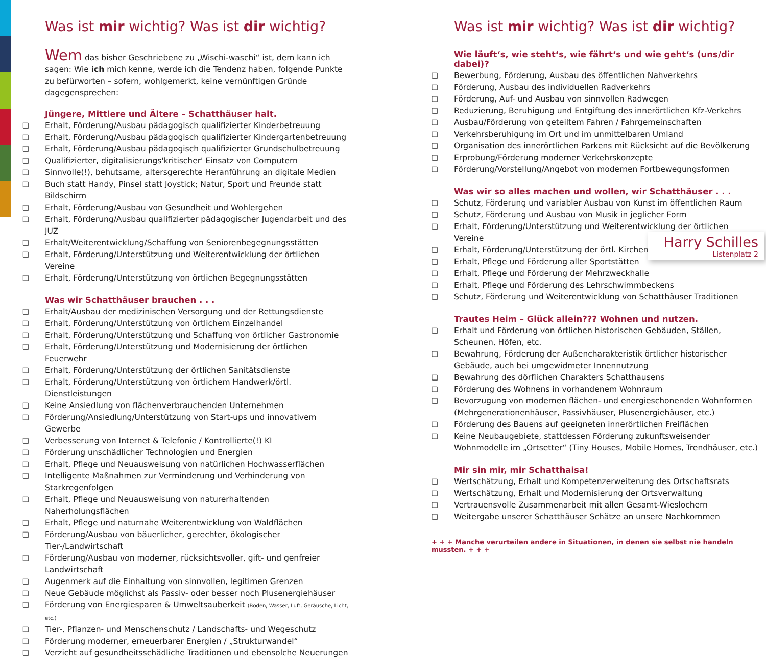Was ist mir wichtig? Was ist dir wichtig?
Wem das bisher Geschriebene zu „Wischi-waschi“ ist, dem kann ich sagen: Wie ich mich kenne, werde ich die Tendenz haben, folgende Punkte zu befürworten – sofern, wohlgemerkt, keine vernünftigen Gründe dagegensprechen:
Jüngere, Mittlere und Ältere – Schatthäuser halt.
❑ Erhalt, Förderung/Ausbau pädagogisch qualifizierter Kinderbetreuung
❑ Erhalt, Förderung/Ausbau pädagogisch qualifizierter Kindergartenbetreuung
❑ Erhalt, Förderung/Ausbau pädagogisch qualifizierter Grundschulbetreuung
❑ Qualifizierter, digitalisierungs'kritischer' Einsatz von Computern
❑ Sinnvolle(!), behutsame, altersgerechte Heranführung an digitale Medien
❑ Buch statt Handy, Pinsel statt Joystick; Natur, Sport und Freunde statt Bildschirm
❑ Erhalt, Förderung/Ausbau von Gesundheit und Wohlergehen
❑ Erhalt, Förderung/Ausbau qualifizierter pädagogischer Jugendarbeit und des JUZ
❑ Erhalt/Weiterentwicklung/Schaffung von Seniorenbegegnungsstätten
❑ Erhalt, Förderung/Unterstützung und Weiterentwicklung der örtlichen Vereine
❑ Erhalt, Förderung/Unterstützung von örtlichen Begegnungsstätten
Was wir Schatthäuser brauchen . . .
❑ Erhalt/Ausbau der medizinischen Versorgung und der Rettungsdienste
❑ Erhalt, Förderung/Unterstützung von örtlichem Einzelhandel
❑ Erhalt, Förderung/Unterstützung und Schaffung von örtlicher Gastronomie
❑ Erhalt, Förderung/Unterstützung und Modernisierung der örtlichen Feuerwehr
❑ Erhalt, Förderung/Unterstützung der örtlichen Sanitätsdienste
❑ Erhalt, Förderung/Unterstützung von örtlichem Handwerk/örtl. Dienstleistungen
❑ Keine Ansiedlung von flächenverbrauchenden Unternehmen
❑ Förderung/Ansiedlung/Unterstützung von Start-ups und innovativem Gewerbe
❑ Verbesserung von Internet & Telefonie / Kontrollierte(!) KI
❑ Förderung unschädlicher Technologien und Energien
❑ Erhalt, Pflege und Neuausweisung von natürlichen Hochwasserflächen
❑ Intelligente Maßnahmen zur Verminderung und Verhinderung von Starkregenfolgen
❑ Erhalt, Pflege und Neuausweisung von naturerhaltenden Naherholungsflächen
❑ Erhalt, Pflege und naturnahe Weiterentwicklung von Waldflächen
❑ Förderung/Ausbau von bäuerlicher, gerechter, ökologischer Tier-/Landwirtschaft
❑ Förderung/Ausbau von moderner, rücksichtsvoller, gift- und genfreier Landwirtschaft
❑ Augenmerk auf die Einhaltung von sinnvollen, legitimen Grenzen
❑ Neue Gebäude möglichst als Passiv- oder besser noch Plusenergiehäuser
❑ Förderung von Energiesparen & Umweltsauberkeit (Boden, Wasser, Luft, Geräusche, Licht, etc.)
❑ Tier-, Pflanzen- und Menschenschutz / Landschafts- und Wegeschutz
❑ Förderung moderner, erneuerbarer Energien / „Strukturwandel“
❑ Verzicht auf gesundheitsschädliche Traditionen und ebensolche Neuerungen
Was ist mir wichtig? Was ist dir wichtig?
Wie läuft‘s, wie steht‘s, wie fährt‘s und wie geht‘s (uns/dir dabei)?
❑ Bewerbung, Förderung, Ausbau des öffentlichen Nahverkehrs
❑ Förderung, Ausbau des individuellen Radverkehrs
❑ Förderung, Auf- und Ausbau von sinnvollen Radwegen
❑ Reduzierung, Beruhigung und Entgiftung des innerörtlichen Kfz-Verkehrs
❑ Ausbau/Förderung von geteiltem Fahren / Fahrgemeinschaften
❑ Verkehrsberuhigung im Ort und im unmittelbaren Umland
❑ Organisation des innerörtlichen Parkens mit Rücksicht auf die Bevölkerung
❑ Erprobung/Förderung moderner Verkehrskonzepte
❑ Förderung/Vorstellung/Angebot von modernen Fortbewegungsformen
Was wir so alles machen und wollen, wir Schatthäuser . . .
❑ Schutz, Förderung und variabler Ausbau von Kunst im öffentlichen Raum
❑ Schutz, Förderung und Ausbau von Musik in jeglicher Form
❑ Erhalt, Förderung/Unterstützung und Weiterentwicklung der örtlichen Vereine
❑ Erhalt, Förderung/Unterstützung der örtl. Kirchen
❑ Erhalt, Pflege und Förderung aller Sportstätten
❑ Erhalt, Pflege und Förderung der Mehrzweckhalle
❑ Erhalt, Pflege und Förderung des Lehrschwimmbeckens
❑ Schutz, Förderung und Weiterentwicklung von Schatthäuser Traditionen
Trautes Heim – Glück allein??? Wohnen und nutzen.
❑ Erhalt und Förderung von örtlichen historischen Gebäuden, Ställen, Scheunen, Höfen, etc.
❑ Bewahrung, Förderung der Außencharakteristik örtlicher historischer Gebäude, auch bei umgewidmeter Innennutzung
❑ Bewahrung des dörflichen Charakters Schatthausens
❑ Förderung des Wohnens in vorhandenem Wohnraum
❑ Bevorzugung von modernen flächen- und energieschonenden Wohnformen (Mehrgenerationenhäuser, Passivhäuser, Plusenergiehäuser, etc.)
❑ Förderung des Bauens auf geeigneten innerörtlichen Freiflächen
❑ Keine Neubaugebiete, stattdessen Förderung zukunftsweisender Wohnmodelle im „Ortsetter“ (Tiny Houses, Mobile Homes, Trendhäuser, etc.)
Mir sin mir, mir Schatthaisa!
❑ Wertschätzung, Erhalt und Kompetenzerweiterung des Ortschaftsrats
❑ Wertschätzung, Erhalt und Modernisierung der Ortsverwaltung
❑ Vertrauensvolle Zusammenarbeit mit allen Gesamt-Wieslochern
❑ Weitergabe unserer Schatthäuser Schätze an unsere Nachkommen
+ + + Manche verurteilen andere in Situationen, in denen sie selbst nie handeln mussten. + + +
Harry Schilles
Listenplatz 2